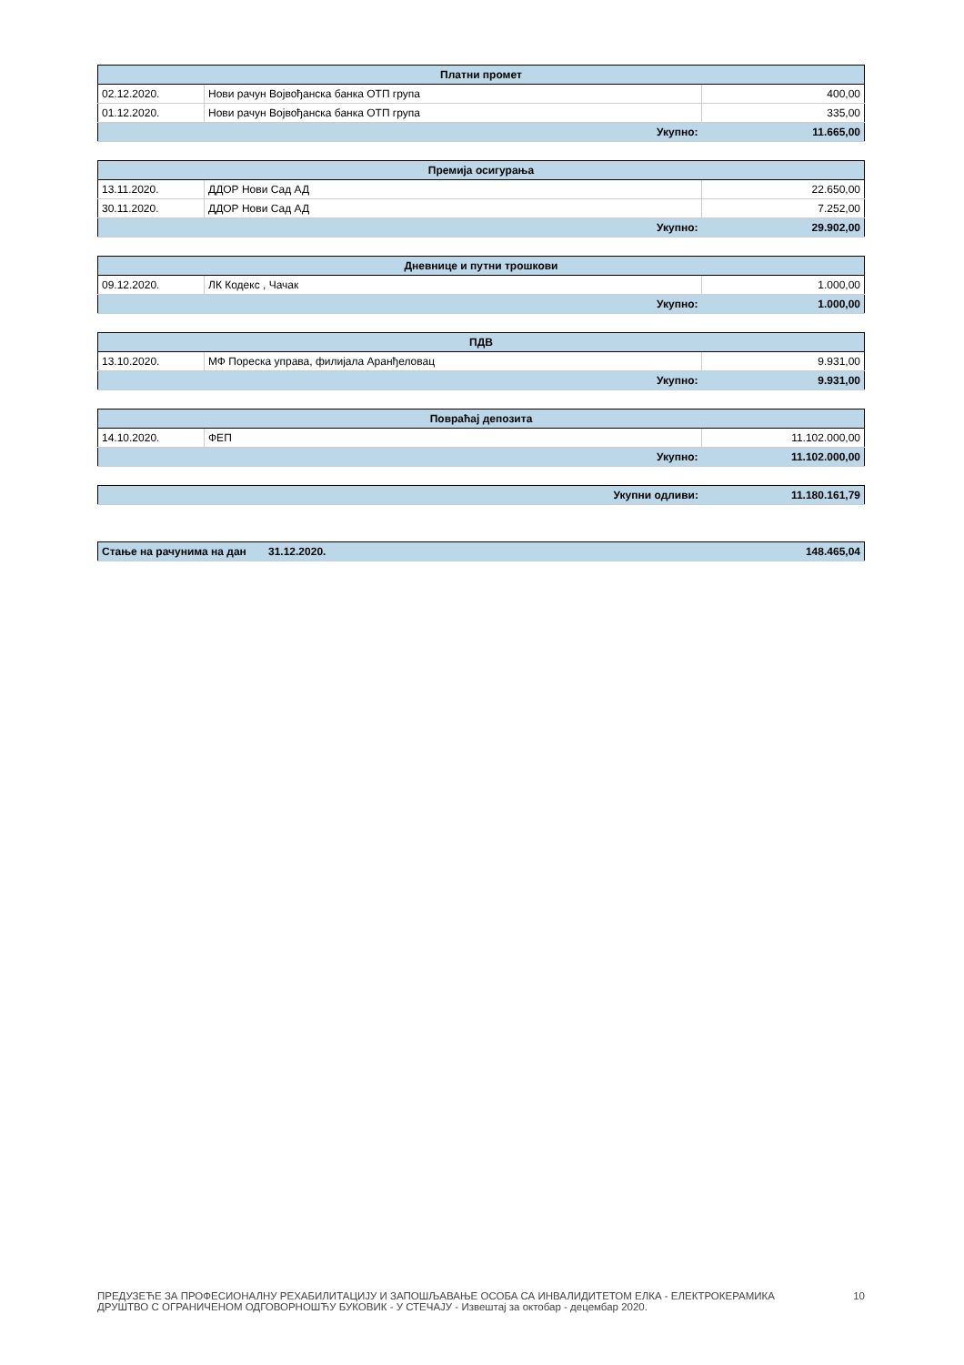| Платни промет | | |
| --- | --- | --- |
| 02.12.2020. | Нови рачун Војвођанска банка ОТП група | 400,00 |
| 01.12.2020. | Нови рачун Војвођанска банка ОТП група | 335,00 |
| Укупно: | | 11.665,00 |
| Премија осигурања | | |
| --- | --- | --- |
| 13.11.2020. | ДДОР Нови Сад АД | 22.650,00 |
| 30.11.2020. | ДДОР Нови Сад АД | 7.252,00 |
| Укупно: | | 29.902,00 |
| Дневнице и путни трошкови | | |
| --- | --- | --- |
| 09.12.2020. | ЛК Кодекс , Чачак | 1.000,00 |
| Укупно: | | 1.000,00 |
| ПДВ | | |
| --- | --- | --- |
| 13.10.2020. | МФ Пореска управа, филијала Аранђеловац | 9.931,00 |
| Укупно: | | 9.931,00 |
| Повраћај депозита | | |
| --- | --- | --- |
| 14.10.2020. | ФЕП | 11.102.000,00 |
| Укупно: | | 11.102.000,00 |
| Укупни одливи: | 11.180.161,79 |
| Стање на рачунима на дан | 31.12.2020. | 148.465,04 |
ПРЕДУЗЕЋЕ ЗА ПРОФЕСИОНАЛНУ РЕХАБИЛИТАЦИЈУ И ЗАПОШЉАВАЊЕ ОСОБА СА ИНВАЛИДИТЕТОМ ЕЛКА - ЕЛЕКТРОКЕРАМИКА
ДРУШТВО С ОГРАНИЧЕНОМ ОДГОВОРНОШЋУ БУКОВИК - У СТЕЧАЈУ - Извештај за октобар - децембар 2020.
10